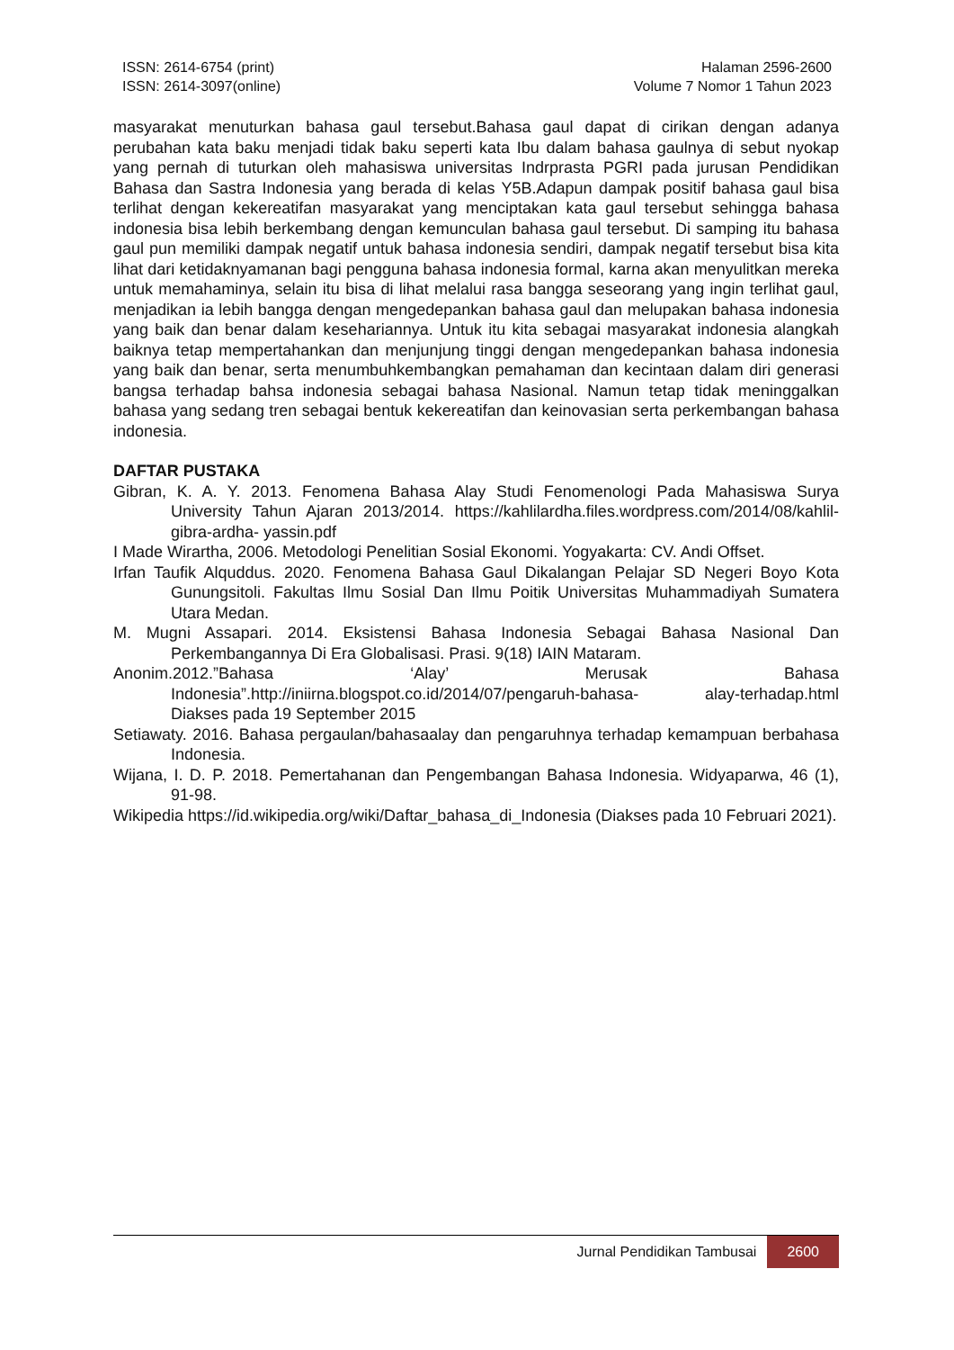ISSN: 2614-6754 (print)
ISSN: 2614-3097(online)
Halaman 2596-2600
Volume 7 Nomor 1 Tahun 2023
masyarakat menuturkan bahasa gaul tersebut.Bahasa gaul dapat di cirikan dengan adanya perubahan kata baku menjadi tidak baku seperti kata Ibu dalam bahasa gaulnya di sebut nyokap yang pernah di tuturkan oleh mahasiswa universitas Indrprasta PGRI pada jurusan Pendidikan Bahasa dan Sastra Indonesia yang berada di kelas Y5B.Adapun dampak positif bahasa gaul bisa terlihat dengan kekereatifan masyarakat yang menciptakan kata gaul tersebut sehingga bahasa indonesia bisa lebih berkembang dengan kemunculan bahasa gaul tersebut. Di samping itu bahasa gaul pun memiliki dampak negatif untuk bahasa indonesia sendiri, dampak negatif tersebut bisa kita lihat dari ketidaknyamanan bagi pengguna bahasa indonesia formal, karna akan menyulitkan mereka untuk memahaminya, selain itu bisa di lihat melalui rasa bangga seseorang yang ingin terlihat gaul, menjadikan ia lebih bangga dengan mengedepankan bahasa gaul dan melupakan bahasa indonesia yang baik dan benar dalam kesehariannya. Untuk itu kita sebagai masyarakat indonesia alangkah baiknya tetap mempertahankan dan menjunjung tinggi dengan mengedepankan bahasa indonesia yang baik dan benar, serta menumbuhkembangkan pemahaman dan kecintaan dalam diri generasi bangsa terhadap bahsa indonesia sebagai bahasa Nasional. Namun tetap tidak meninggalkan bahasa yang sedang tren sebagai bentuk kekereatifan dan keinovasian serta perkembangan bahasa indonesia.
DAFTAR PUSTAKA
Gibran, K. A. Y. 2013. Fenomena Bahasa Alay Studi Fenomenologi Pada Mahasiswa Surya University Tahun Ajaran 2013/2014. https://kahlilardha.files.wordpress.com/2014/08/kahlil-gibra-ardha- yassin.pdf
I Made Wirartha, 2006. Metodologi Penelitian Sosial Ekonomi. Yogyakarta: CV. Andi Offset.
Irfan Taufik Alquddus. 2020. Fenomena Bahasa Gaul Dikalangan Pelajar SD Negeri Boyo Kota Gunungsitoli. Fakultas Ilmu Sosial Dan Ilmu Poitik Universitas Muhammadiyah Sumatera Utara Medan.
M. Mugni Assapari. 2014. Eksistensi Bahasa Indonesia Sebagai Bahasa Nasional Dan Perkembangannya Di Era Globalisasi. Prasi. 9(18) IAIN Mataram.
Anonim.2012.”Bahasa ‘Alay’ Merusak Bahasa Indonesia”.http://iniirna.blogspot.co.id/2014/07/pengaruh-bahasa- alay-terhadap.html Diakses pada 19 September 2015
Setiawaty. 2016. Bahasa pergaulan/bahasaalay dan pengaruhnya terhadap kemampuan berbahasa Indonesia.
Wijana, I. D. P. 2018. Pemertahanan dan Pengembangan Bahasa Indonesia. Widyaparwa, 46 (1), 91-98.
Wikipedia https://id.wikipedia.org/wiki/Daftar_bahasa_di_Indonesia (Diakses pada 10 Februari 2021).
Jurnal Pendidikan Tambusai 2600